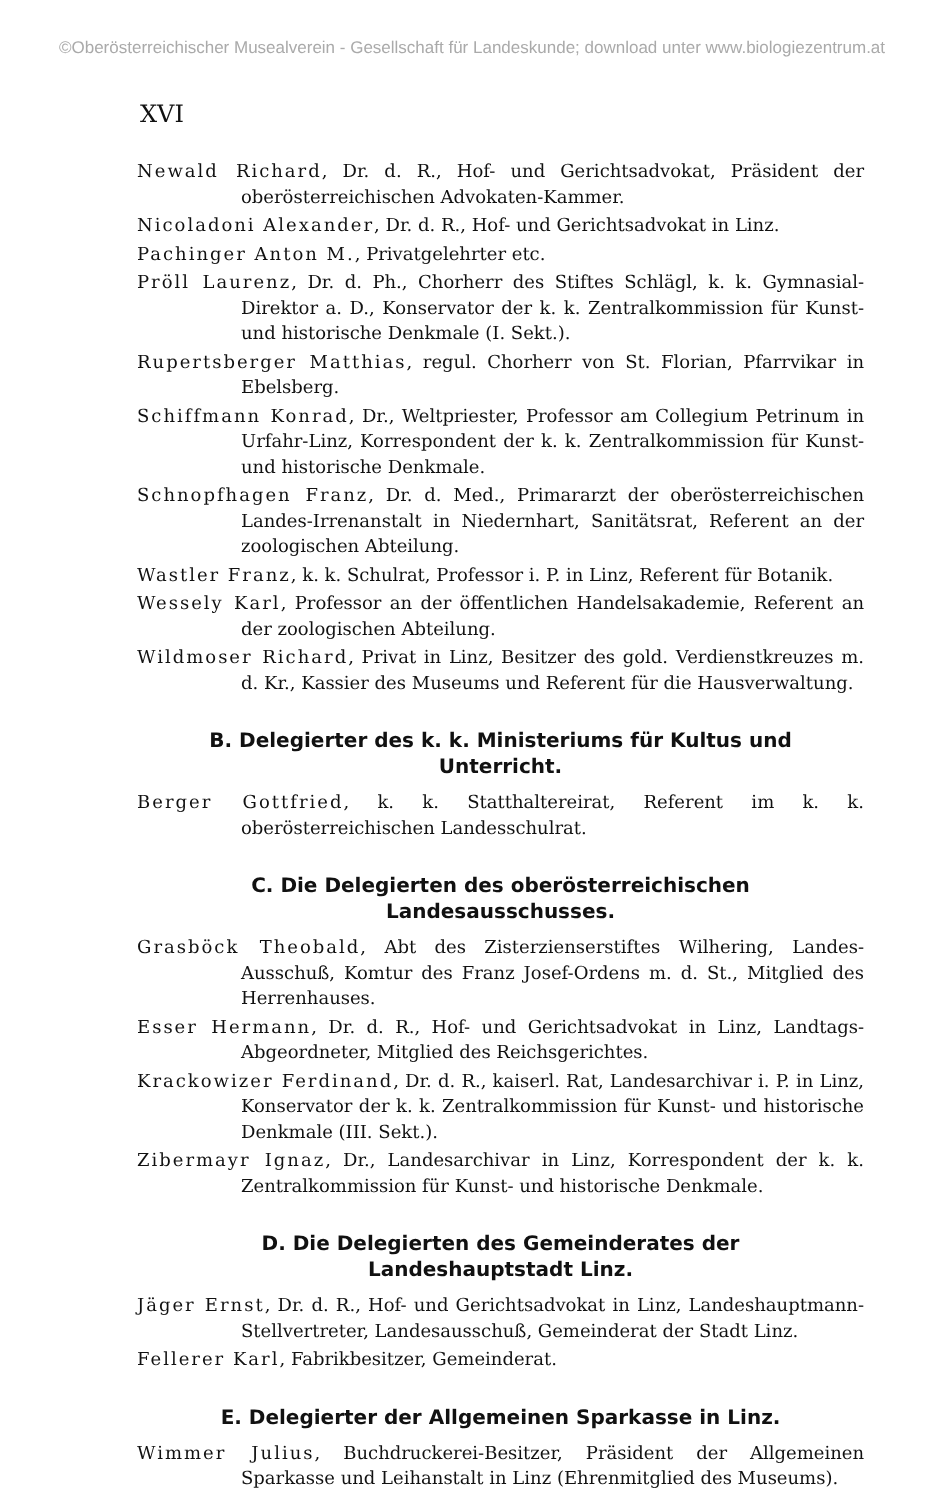©Oberösterreichischer Musealverein - Gesellschaft für Landeskunde; download unter www.biologiezentrum.at
XVI
Newald Richard, Dr. d. R., Hof- und Gerichtsadvokat, Präsident der oberösterreichischen Advokaten-Kammer.
Nicoladoni Alexander, Dr. d. R., Hof- und Gerichtsadvokat in Linz.
Pachinger Anton M., Privatgelehrter etc.
Pröll Laurenz, Dr. d. Ph., Chorherr des Stiftes Schlägl, k. k. Gymnasial-Direktor a. D., Konservator der k. k. Zentralkommission für Kunst- und historische Denkmale (I. Sekt.).
Rupertsberger Matthias, regul. Chorherr von St. Florian, Pfarrvikar in Ebelsberg.
Schiffmann Konrad, Dr., Weltpriester, Professor am Collegium Petrinum in Urfahr-Linz, Korrespondent der k. k. Zentralkommission für Kunst- und historische Denkmale.
Schnopfhagen Franz, Dr. d. Med., Primararzt der oberösterreichischen Landes-Irrenanstalt in Niedernhart, Sanitätsrat, Referent an der zoologischen Abteilung.
Wastler Franz, k. k. Schulrat, Professor i. P. in Linz, Referent für Botanik.
Wessely Karl, Professor an der öffentlichen Handelsakademie, Referent an der zoologischen Abteilung.
Wildmoser Richard, Privat in Linz, Besitzer des gold. Verdienstkreuzes m. d. Kr., Kassier des Museums und Referent für die Hausverwaltung.
B. Delegierter des k. k. Ministeriums für Kultus und Unterricht.
Berger Gottfried, k. k. Statthaltereirat, Referent im k. k. oberösterreichischen Landesschulrat.
C. Die Delegierten des oberösterreichischen Landesausschusses.
Grasböck Theobald, Abt des Zisterzienserstiftes Wilhering, Landes-Ausschuß, Komtur des Franz Josef-Ordens m. d. St., Mitglied des Herrenhauses.
Esser Hermann, Dr. d. R., Hof- und Gerichtsadvokat in Linz, Landtags-Abgeordneter, Mitglied des Reichsgerichtes.
Krackowizer Ferdinand, Dr. d. R., kaiserl. Rat, Landesarchivar i. P. in Linz, Konservator der k. k. Zentralkommission für Kunst- und historische Denkmale (III. Sekt.).
Zibermayr Ignaz, Dr., Landesarchivar in Linz, Korrespondent der k. k. Zentralkommission für Kunst- und historische Denkmale.
D. Die Delegierten des Gemeinderates der Landeshauptstadt Linz.
Jäger Ernst, Dr. d. R., Hof- und Gerichtsadvokat in Linz, Landeshauptmann-Stellvertreter, Landesausschuß, Gemeinderat der Stadt Linz.
Fellerer Karl, Fabrikbesitzer, Gemeinderat.
E. Delegierter der Allgemeinen Sparkasse in Linz.
Wimmer Julius, Buchdruckerei-Besitzer, Präsident der Allgemeinen Sparkasse und Leihanstalt in Linz (Ehrenmitglied des Museums).